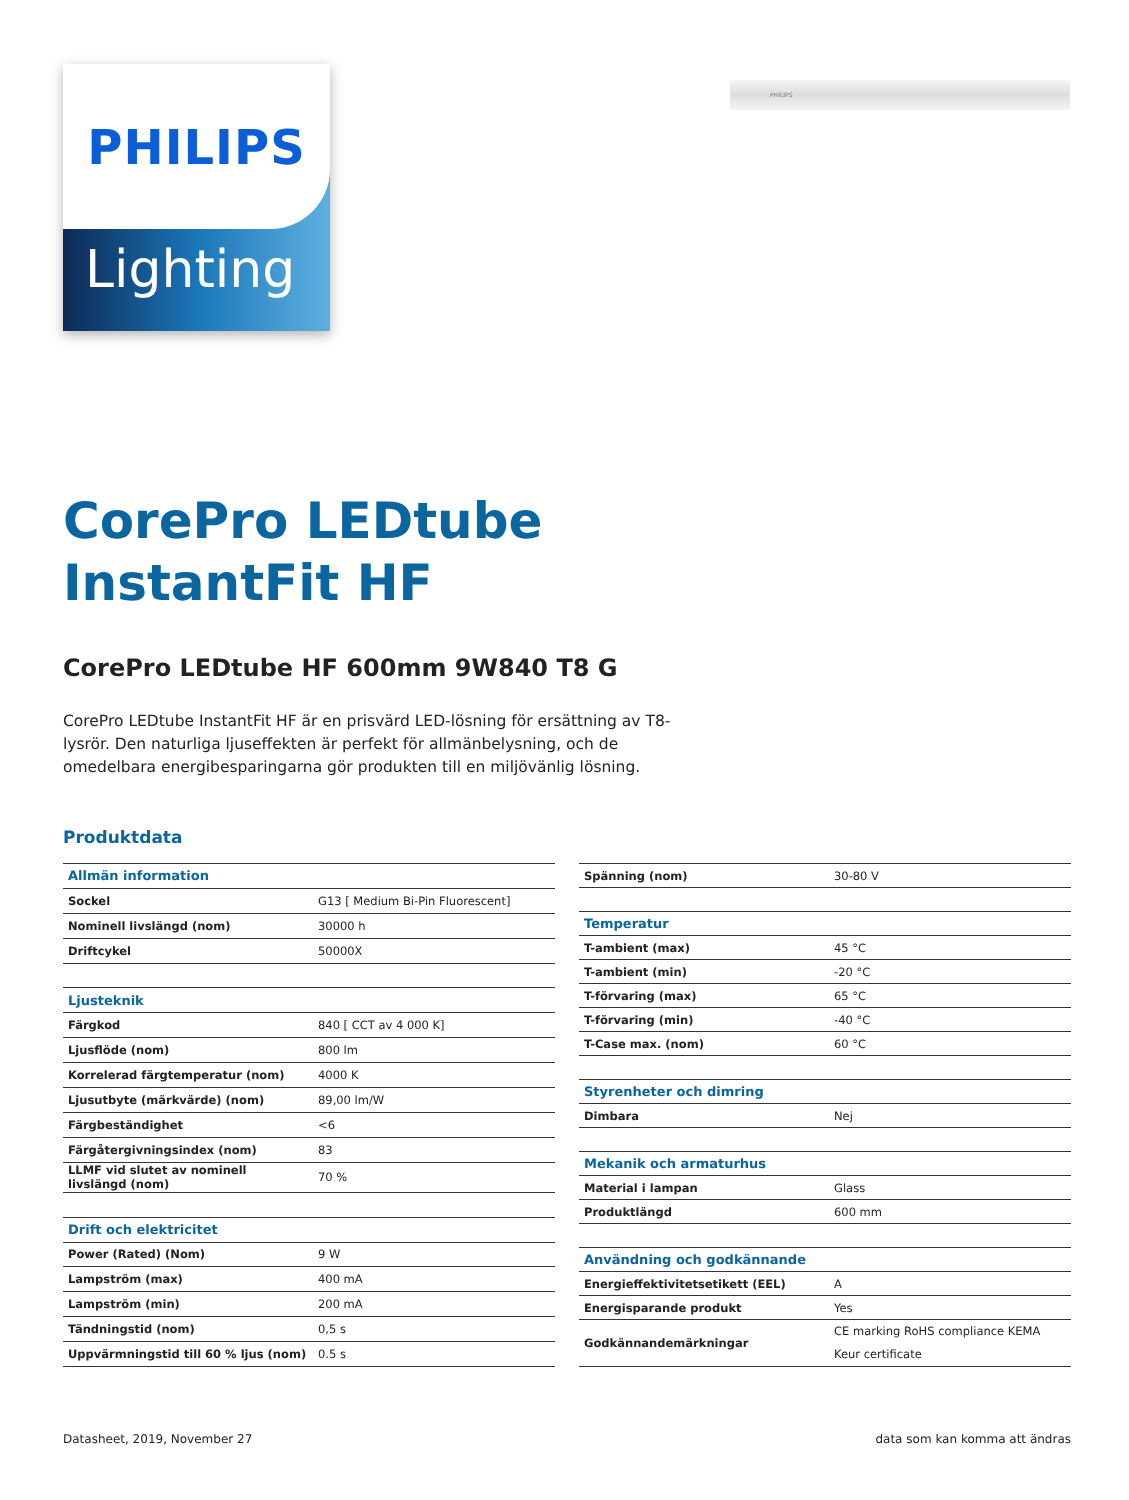Lighting
PHILIPS
PHILIPS
CorePro LEDtube
InstantFit HF
CorePro LEDtube HF 600mm 9W840 T8 G
CorePro LEDtube InstantFit HF är en prisvärd LED-lösning för ersättning av T8-lysrör. Den naturliga ljuseffekten är perfekt för allmänbelysning, och de omedelbara energibesparingarna gör produkten till en miljövänlig lösning.
Produktdata
| Allmän information | |
| Sockel | G13 [ Medium Bi-Pin Fluorescent] |
| Nominell livslängd (nom) | 30000 h |
| Driftcykel | 50000X |
| Ljusteknik | |
| Färgkod | 840 [ CCT av 4 000 K] |
| Ljusflöde (nom) | 800 lm |
| Korrelerad färgtemperatur (nom) | 4000 K |
| Ljusutbyte (märkvärde) (nom) | 89,00 lm/W |
| Färgbeständighet | <6 |
| Färgåtergivningsindex (nom) | 83 |
| LLMF vid slutet av nominell livslängd (nom) | 70 % |
| Drift och elektricitet | |
| Power (Rated) (Nom) | 9 W |
| Lampström (max) | 400 mA |
| Lampström (min) | 200 mA |
| Tändningstid (nom) | 0,5 s |
| Uppvärmningstid till 60 % ljus (nom) | 0.5 s |
| Spänning (nom) | 30-80 V |
| Temperatur | |
| T-ambient (max) | 45 °C |
| T-ambient (min) | -20 °C |
| T-förvaring (max) | 65 °C |
| T-förvaring (min) | -40 °C |
| T-Case max. (nom) | 60 °C |
| Styrenheter och dimring | |
| Dimbara | Nej |
| Mekanik och armaturhus | |
| Material i lampan | Glass |
| Produktlängd | 600 mm |
| Användning och godkännande | |
| Energieffektivitetsetikett (EEL) | A |
| Energisparande produkt | Yes |
| Godkännandemärkningar | CE marking RoHS compliance KEMA Keur certificate |
Datasheet, 2019, November 27 data som kan komma att ändras